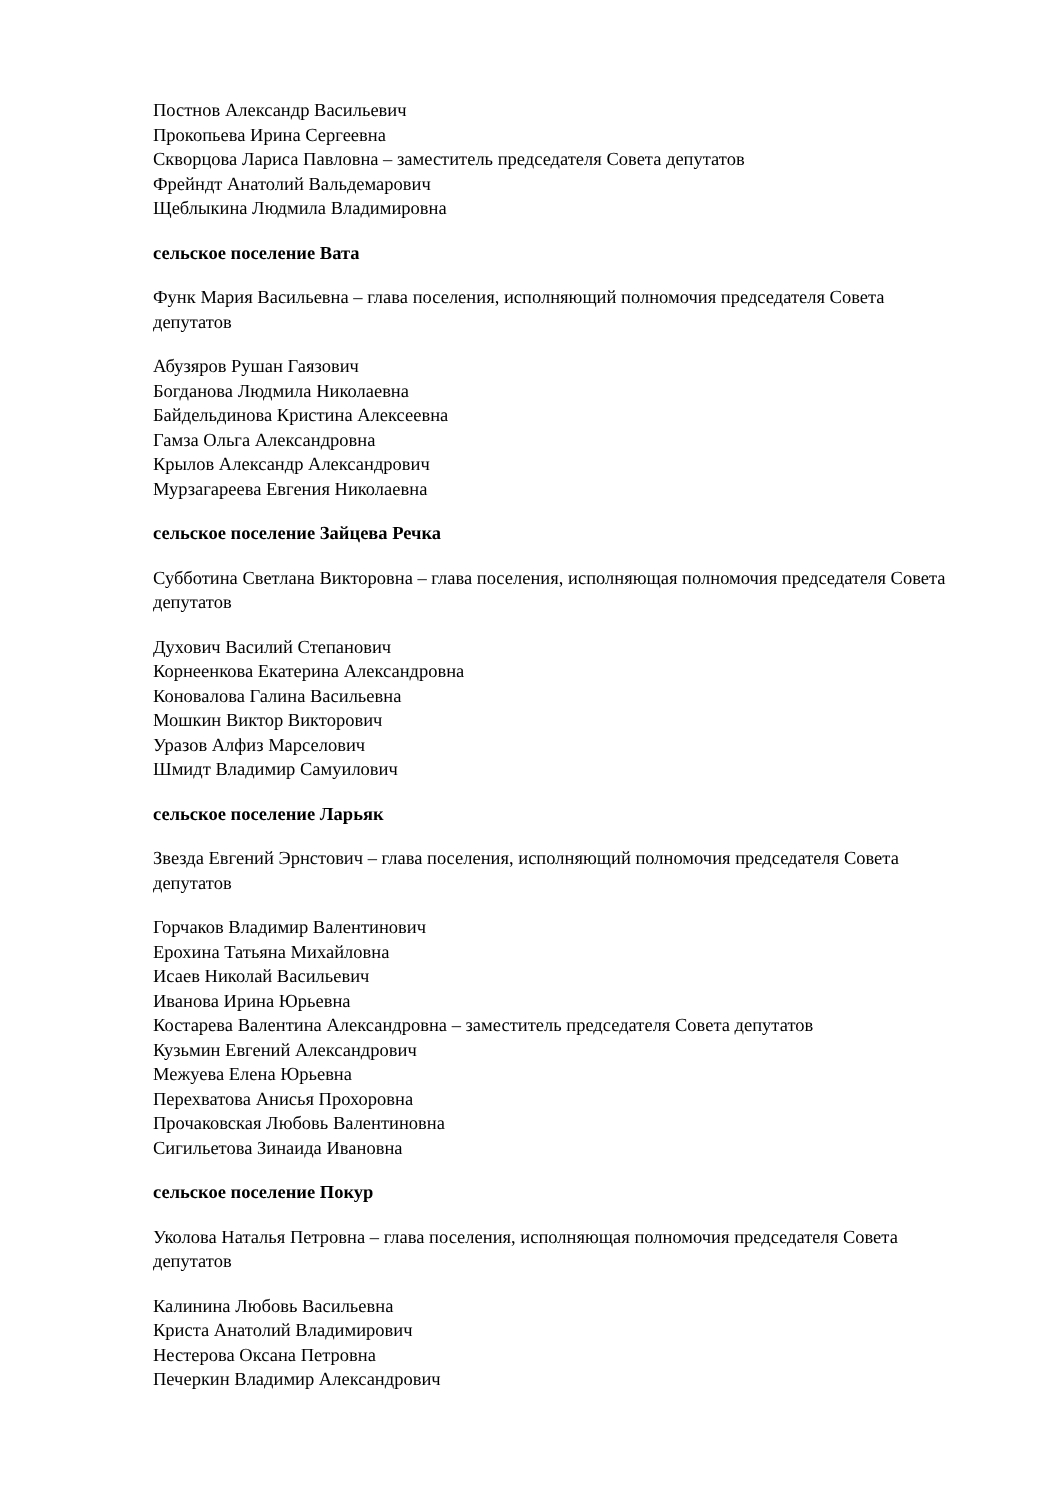Постнов Александр Васильевич
Прокопьева Ирина Сергеевна
Скворцова Лариса Павловна – заместитель председателя Совета депутатов
Фрейндт Анатолий Вальдемарович
Щеблыкина Людмила Владимировна
сельское поселение Вата
Функ Мария Васильевна – глава поселения, исполняющий полномочия председателя Совета депутатов
Абузяров Рушан Гаязович
Богданова Людмила Николаевна
Байдельдинова Кристина Алексеевна
Гамза Ольга Александровна
Крылов Александр Александрович
Мурзагареева Евгения Николаевна
сельское поселение Зайцева Речка
Субботина Светлана Викторовна – глава поселения, исполняющая полномочия председателя Совета депутатов
Духович Василий Степанович
Корнеенкова Екатерина Александровна
Коновалова Галина Васильевна
Мошкин Виктор Викторович
Уразов Алфиз Марселович
Шмидт Владимир Самуилович
сельское поселение Ларьяк
Звезда Евгений Эрнстович – глава поселения, исполняющий полномочия председателя Совета депутатов
Горчаков Владимир Валентинович
Ерохина Татьяна Михайловна
Исаев Николай Васильевич
Иванова Ирина Юрьевна
Костарева Валентина Александровна – заместитель председателя Совета депутатов
Кузьмин Евгений Александрович
Межуева Елена Юрьевна
Перехватова Анисья Прохоровна
Прочаковская Любовь Валентиновна
Сигильетова Зинаида Ивановна
сельское поселение Покур
Уколова Наталья Петровна – глава поселения, исполняющая полномочия председателя Совета депутатов
Калинина Любовь Васильевна
Криста Анатолий Владимирович
Нестерова Оксана Петровна
Печеркин Владимир Александрович